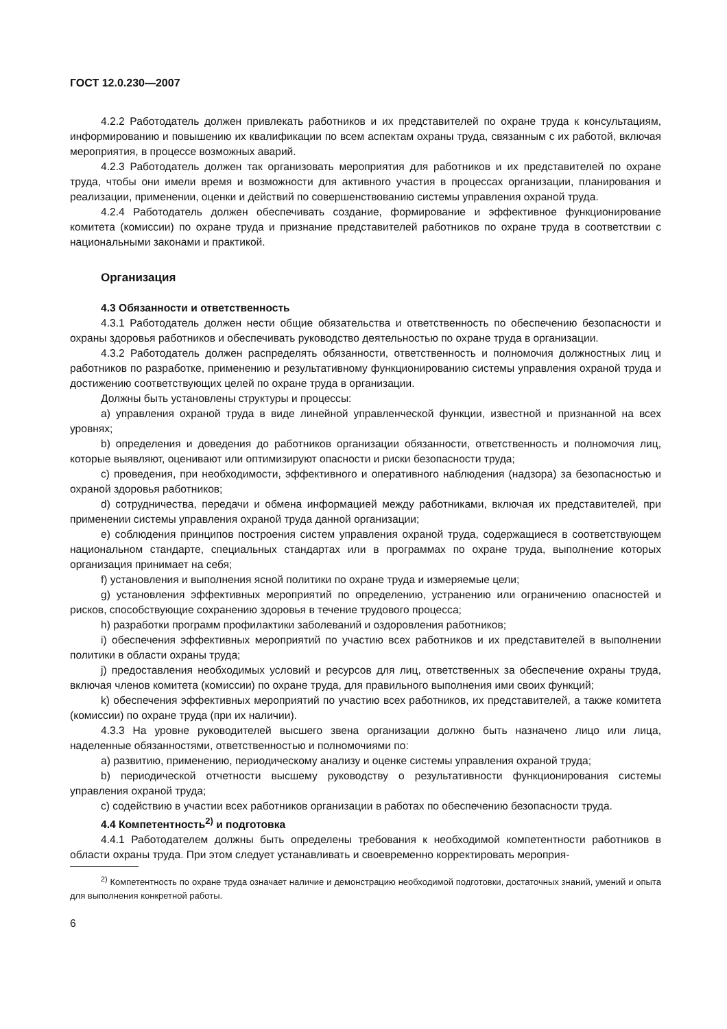ГОСТ 12.0.230—2007
4.2.2 Работодатель должен привлекать работников и их представителей по охране труда к консультациям, информированию и повышению их квалификации по всем аспектам охраны труда, связанным с их работой, включая мероприятия, в процессе возможных аварий.
4.2.3 Работодатель должен так организовать мероприятия для работников и их представителей по охране труда, чтобы они имели время и возможности для активного участия в процессах организации, планирования и реализации, применении, оценки и действий по совершенствованию системы управления охраной труда.
4.2.4 Работодатель должен обеспечивать создание, формирование и эффективное функционирование комитета (комиссии) по охране труда и признание представителей работников по охране труда в соответствии с национальными законами и практикой.
Организация
4.3 Обязанности и ответственность
4.3.1 Работодатель должен нести общие обязательства и ответственность по обеспечению безопасности и охраны здоровья работников и обеспечивать руководство деятельностью по охране труда в организации.
4.3.2 Работодатель должен распределять обязанности, ответственность и полномочия должностных лиц и работников по разработке, применению и результативному функционированию системы управления охраной труда и достижению соответствующих целей по охране труда в организации.
Должны быть установлены структуры и процессы:
a) управления охраной труда в виде линейной управленческой функции, известной и признанной на всех уровнях;
b) определения и доведения до работников организации обязанности, ответственность и полномочия лиц, которые выявляют, оценивают или оптимизируют опасности и риски безопасности труда;
c) проведения, при необходимости, эффективного и оперативного наблюдения (надзора) за безопасностью и охраной здоровья работников;
d) сотрудничества, передачи и обмена информацией между работниками, включая их представителей, при применении системы управления охраной труда данной организации;
e) соблюдения принципов построения систем управления охраной труда, содержащиеся в соответствующем национальном стандарте, специальных стандартах или в программах по охране труда, выполнение которых организация принимает на себя;
f) установления и выполнения ясной политики по охране труда и измеряемые цели;
g) установления эффективных мероприятий по определению, устранению или ограничению опасностей и рисков, способствующие сохранению здоровья в течение трудового процесса;
h) разработки программ профилактики заболеваний и оздоровления работников;
i) обеспечения эффективных мероприятий по участию всех работников и их представителей в выполнении политики в области охраны труда;
j) предоставления необходимых условий и ресурсов для лиц, ответственных за обеспечение охраны труда, включая членов комитета (комиссии) по охране труда, для правильного выполнения ими своих функций;
k) обеспечения эффективных мероприятий по участию всех работников, их представителей, а также комитета (комиссии) по охране труда (при их наличии).
4.3.3 На уровне руководителей высшего звена организации должно быть назначено лицо или лица, наделенные обязанностями, ответственностью и полномочиями по:
a) развитию, применению, периодическому анализу и оценке системы управления охраной труда;
b) периодической отчетности высшему руководству о результативности функционирования системы управления охраной труда;
c) содействию в участии всех работников организации в работах по обеспечению безопасности труда.
4.4 Компетентность<sup>2)</sup> и подготовка
4.4.1 Работодателем должны быть определены требования к необходимой компетентности работников в области охраны труда. При этом следует устанавливать и своевременно корректировать мероприя-
<sup>2)</sup> Компетентность по охране труда означает наличие и демонстрацию необходимой подготовки, достаточных знаний, умений и опыта для выполнения конкретной работы.
6